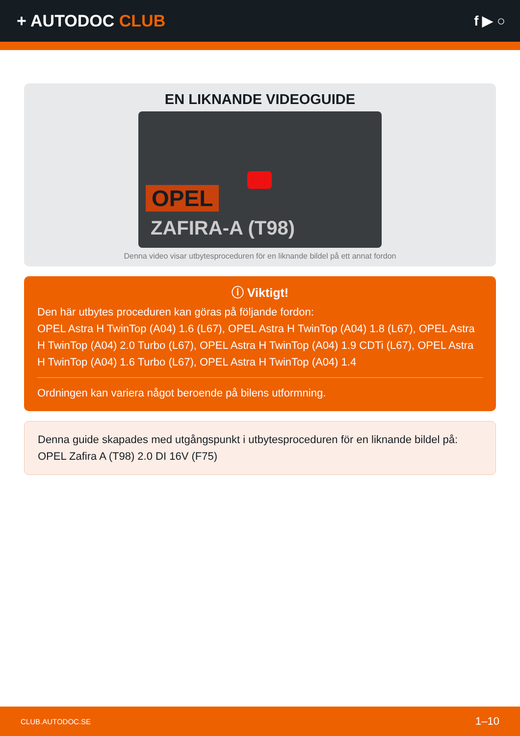+ AUTODOC CLUB
f ▶ ○
EN LIKNANDE VIDEOGUIDE
OPEL
ZAFIRA-A (T98)
Denna video visar utbytesproceduren för en liknande bildel på ett annat fordon
ⓘ Viktigt!
Den här utbytes proceduren kan göras på följande fordon:
OPEL Astra H TwinTop (A04) 1.6 (L67), OPEL Astra H TwinTop (A04) 1.8 (L67), OPEL Astra H TwinTop (A04) 2.0 Turbo (L67), OPEL Astra H TwinTop (A04) 1.9 CDTi (L67), OPEL Astra H TwinTop (A04) 1.6 Turbo (L67), OPEL Astra H TwinTop (A04) 1.4
Ordningen kan variera något beroende på bilens utformning.
Denna guide skapades med utgångspunkt i utbytesproceduren för en liknande bildel på: OPEL Zafira A (T98) 2.0 DI 16V (F75)
CLUB.AUTODOC.SE 1–10